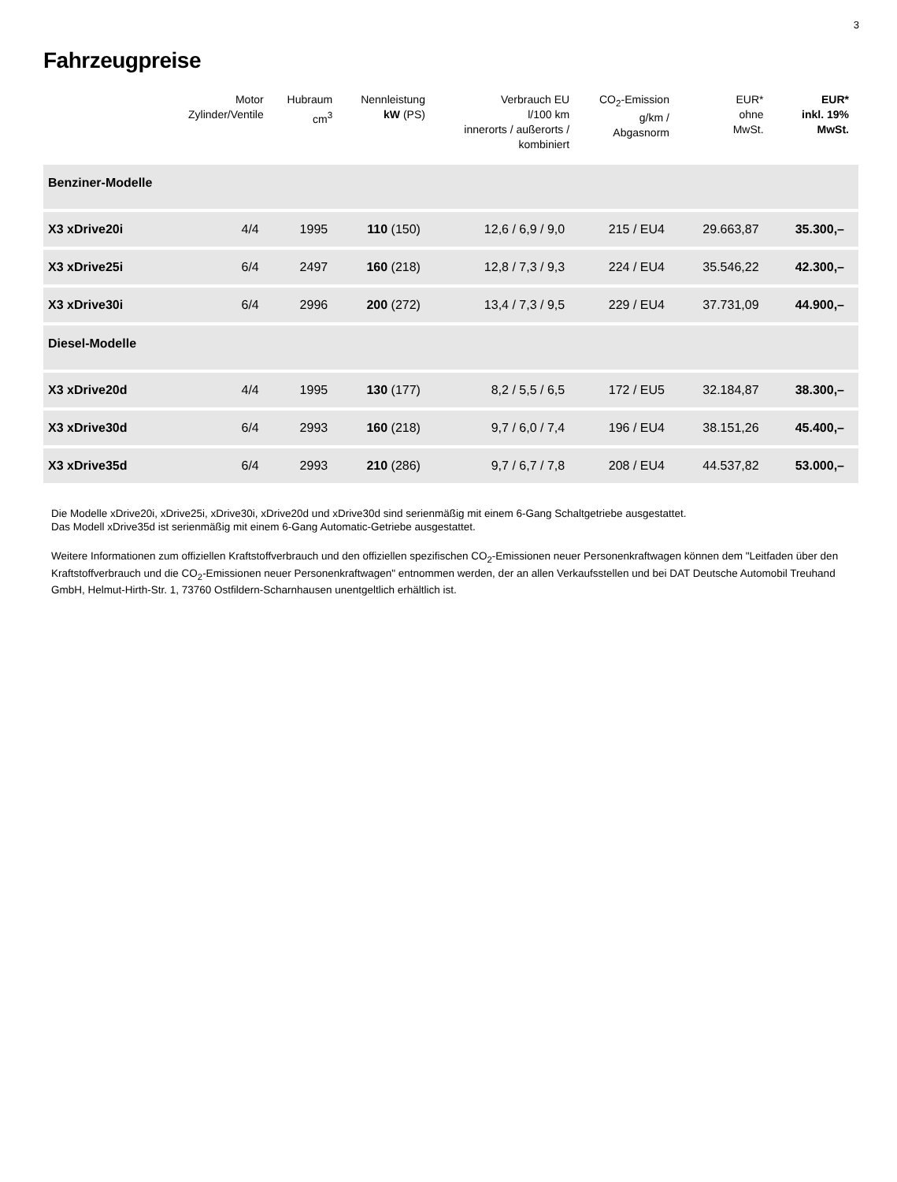3
Fahrzeugpreise
| | Motor Zylinder/Ventile | Hubraum cm<sup>3</sup> | Nennleistung kW (PS) | Verbrauch EU l/100 km innerorts / außerorts / kombiniert | CO<sub>2</sub>-Emission g/km / Abgasnorm | EUR* ohne MwSt. | EUR* inkl. 19% MwSt. |
| --- | --- | --- | --- | --- | --- | --- | --- |
| Benziner-Modelle | | | | | | | |
| X3 xDrive20i | 4/4 | 1995 | 110 (150) | 12,6 / 6,9 / 9,0 | 215 / EU4 | 29.663,87 | 35.300,– |
| X3 xDrive25i | 6/4 | 2497 | 160 (218) | 12,8 / 7,3 / 9,3 | 224 / EU4 | 35.546,22 | 42.300,– |
| X3 xDrive30i | 6/4 | 2996 | 200 (272) | 13,4 / 7,3 / 9,5 | 229 / EU4 | 37.731,09 | 44.900,– |
| Diesel-Modelle | | | | | | | |
| X3 xDrive20d | 4/4 | 1995 | 130 (177) | 8,2 / 5,5 / 6,5 | 172 / EU5 | 32.184,87 | 38.300,– |
| X3 xDrive30d | 6/4 | 2993 | 160 (218) | 9,7 / 6,0 / 7,4 | 196 / EU4 | 38.151,26 | 45.400,– |
| X3 xDrive35d | 6/4 | 2993 | 210 (286) | 9,7 / 6,7 / 7,8 | 208 / EU4 | 44.537,82 | 53.000,– |
Die Modelle xDrive20i, xDrive25i, xDrive30i, xDrive20d und xDrive30d sind serienmäßig mit einem 6-Gang Schaltgetriebe ausgestattet.
Das Modell xDrive35d ist serienmäßig mit einem 6-Gang Automatic-Getriebe ausgestattet.
Weitere Informationen zum offiziellen Kraftstoffverbrauch und den offiziellen spezifischen CO<sub>2</sub>-Emissionen neuer Personenkraftwagen können dem "Leitfaden über den Kraftstoffverbrauch und die CO<sub>2</sub>-Emissionen neuer Personenkraftwagen" entnommen werden, der an allen Verkaufsstellen und bei DAT Deutsche Automobil Treuhand GmbH, Helmut-Hirth-Str. 1, 73760 Ostfildern-Scharnhausen unentgeltlich erhältlich ist.